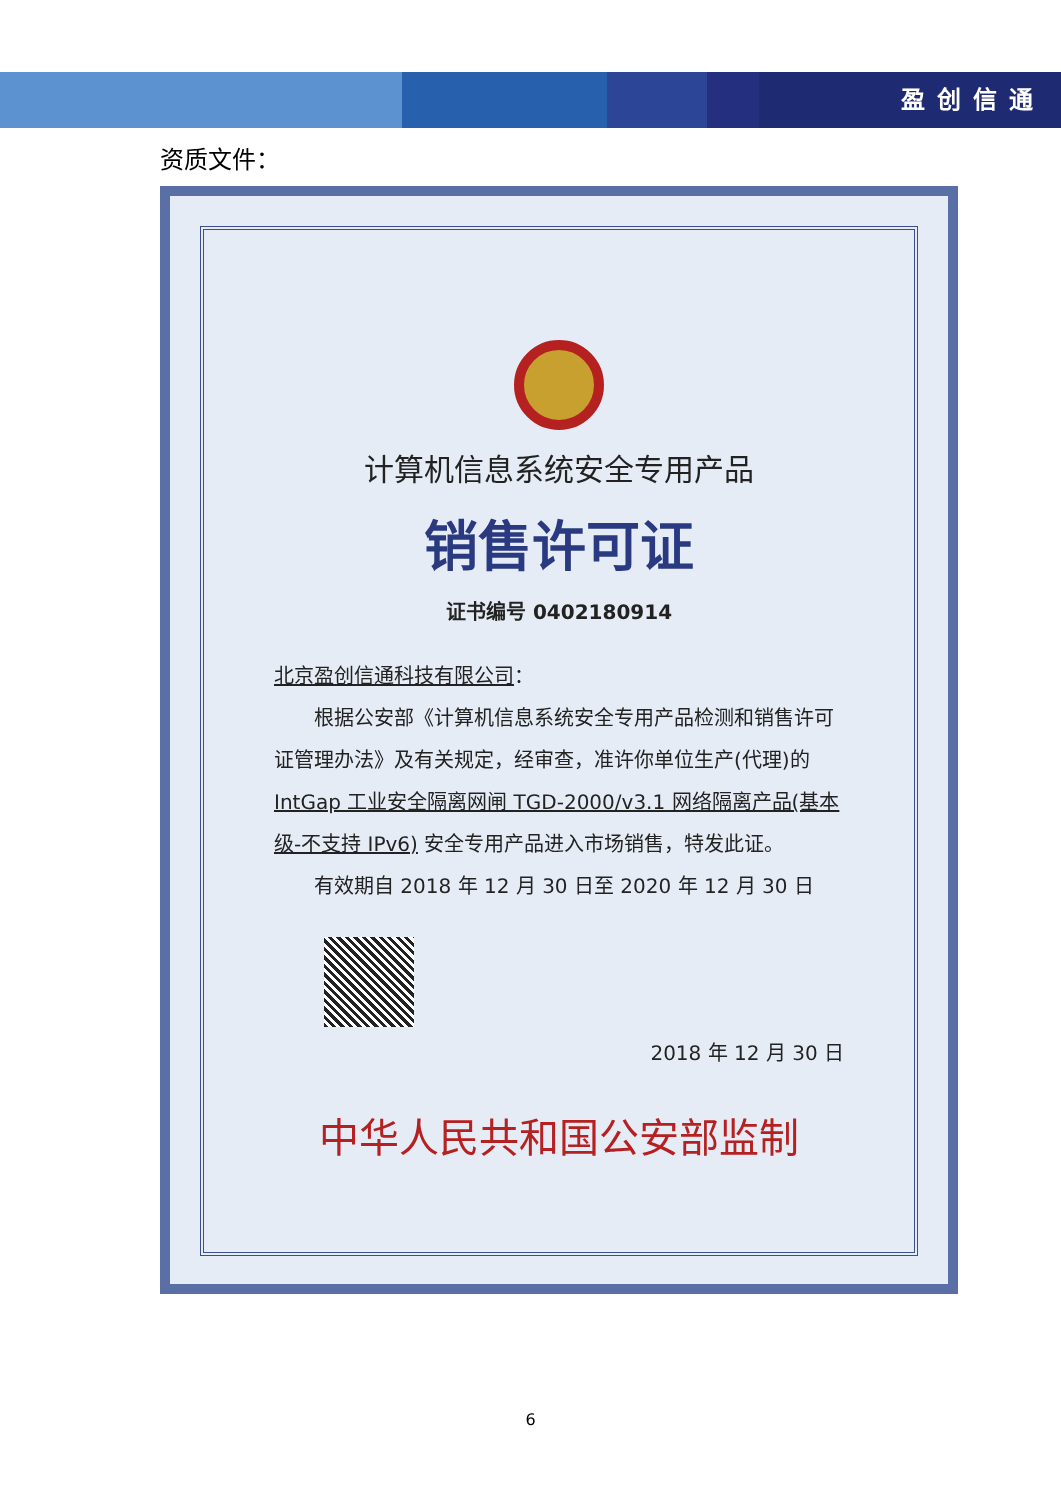盈创信通
资质文件：
计算机信息系统安全专用产品
销售许可证
证书编号 0402180914
北京盈创信通科技有限公司：
　　根据公安部《计算机信息系统安全专用产品检测和销售许可证管理办法》及有关规定，经审查，准许你单位生产(代理)的 IntGap 工业安全隔离网闸 TGD-2000/v3.1 网络隔离产品(基本级-不支持 IPv6) 安全专用产品进入市场销售，特发此证。
　　有效期自 2018 年 12 月 30 日至 2020 年 12 月 30 日
2018 年 12 月 30 日
中华人民共和国公安部监制
6